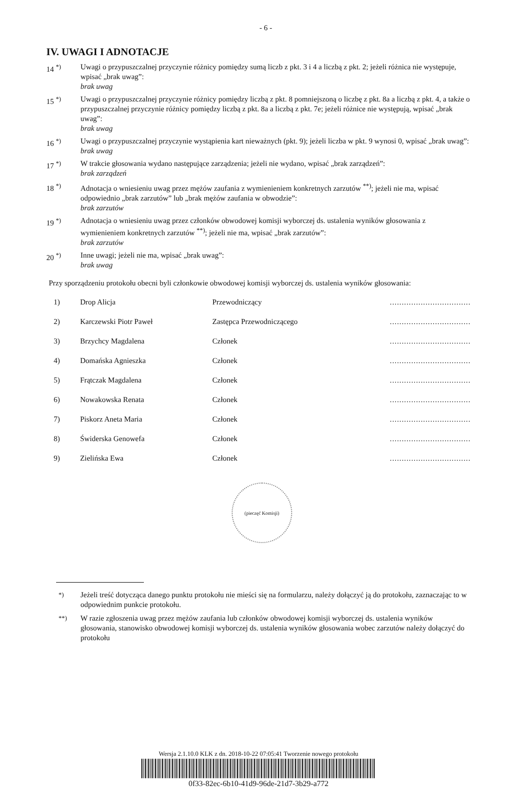- 6 -
IV. UWAGI I ADNOTACJE
14 <sup>*)</sup> Uwagi o przypuszczalnej przyczynie różnicy pomiędzy sumą liczb z pkt. 3 i 4 a liczbą z pkt. 2; jeżeli różnica nie występuje, wpisać „brak uwag”:
brak uwag
15 <sup>*)</sup> Uwagi o przypuszczalnej przyczynie różnicy pomiędzy liczbą z pkt. 8 pomniejszoną o liczbę z pkt. 8a a liczbą z pkt. 4, a także o przypuszczalnej przyczynie różnicy pomiędzy liczbą z pkt. 8a a liczbą z pkt. 7e; jeżeli różnice nie występują, wpisać „brak uwag”:
brak uwag
16 <sup>*)</sup> Uwagi o przypuszczalnej przyczynie wystąpienia kart nieważnych (pkt. 9); jeżeli liczba w pkt. 9 wynosi 0, wpisać „brak uwag”:
brak uwag
17 <sup>*)</sup> W trakcie głosowania wydano następujące zarządzenia; jeżeli nie wydano, wpisać „brak zarządzeń”:
brak zarządzeń
18 <sup>*)</sup> Adnotacja o wniesieniu uwag przez mężów zaufania z wymienieniem konkretnych zarzutów <sup>**)</sup>; jeżeli nie ma, wpisać odpowiednio „brak zarzutów” lub „brak mężów zaufania w obwodzie”:
brak zarzutów
19 <sup>*)</sup> Adnotacja o wniesieniu uwag przez członków obwodowej komisji wyborczej ds. ustalenia wyników głosowania z wymienieniem konkretnych zarzutów <sup>**)</sup>; jeżeli nie ma, wpisać „brak zarzutów”:
brak zarzutów
20 <sup>*)</sup> Inne uwagi; jeżeli nie ma, wpisać „brak uwag”:
brak uwag
Przy sporządzeniu protokołu obecni byli członkowie obwodowej komisji wyborczej ds. ustalenia wyników głosowania:
| 1) | Drop Alicja | Przewodniczący | .................................. |
| 2) | Karczewski Piotr Paweł | Zastępca Przewodniczącego | .................................. |
| 3) | Brzychcy Magdalena | Członek | .................................. |
| 4) | Domańska Agnieszka | Członek | .................................. |
| 5) | Frątczak Magdalena | Członek | .................................. |
| 6) | Nowakowska Renata | Członek | .................................. |
| 7) | Piskorz Aneta Maria | Członek | .................................. |
| 8) | Świderska Genowefa | Członek | .................................. |
| 9) | Zielińska Ewa | Członek | .................................. |
(pieczęć Komisji)
<sup>*)</sup> Jeżeli treść dotycząca danego punktu protokołu nie mieści się na formularzu, należy dołączyć ją do protokołu, zaznaczając to w odpowiednim punkcie protokołu.
<sup>**)</sup> W razie zgłoszenia uwag przez mężów zaufania lub członków obwodowej komisji wyborczej ds. ustalenia wyników głosowania, stanowisko obwodowej komisji wyborczej ds. ustalenia wyników głosowania wobec zarzutów należy dołączyć do protokołu
Wersja 2.1.10.0 KLK z dn. 2018-10-22 07:05:41 Tworzenie nowego protokołu
0f33-82ec-6b10-41d9-96de-21d7-3b29-a772